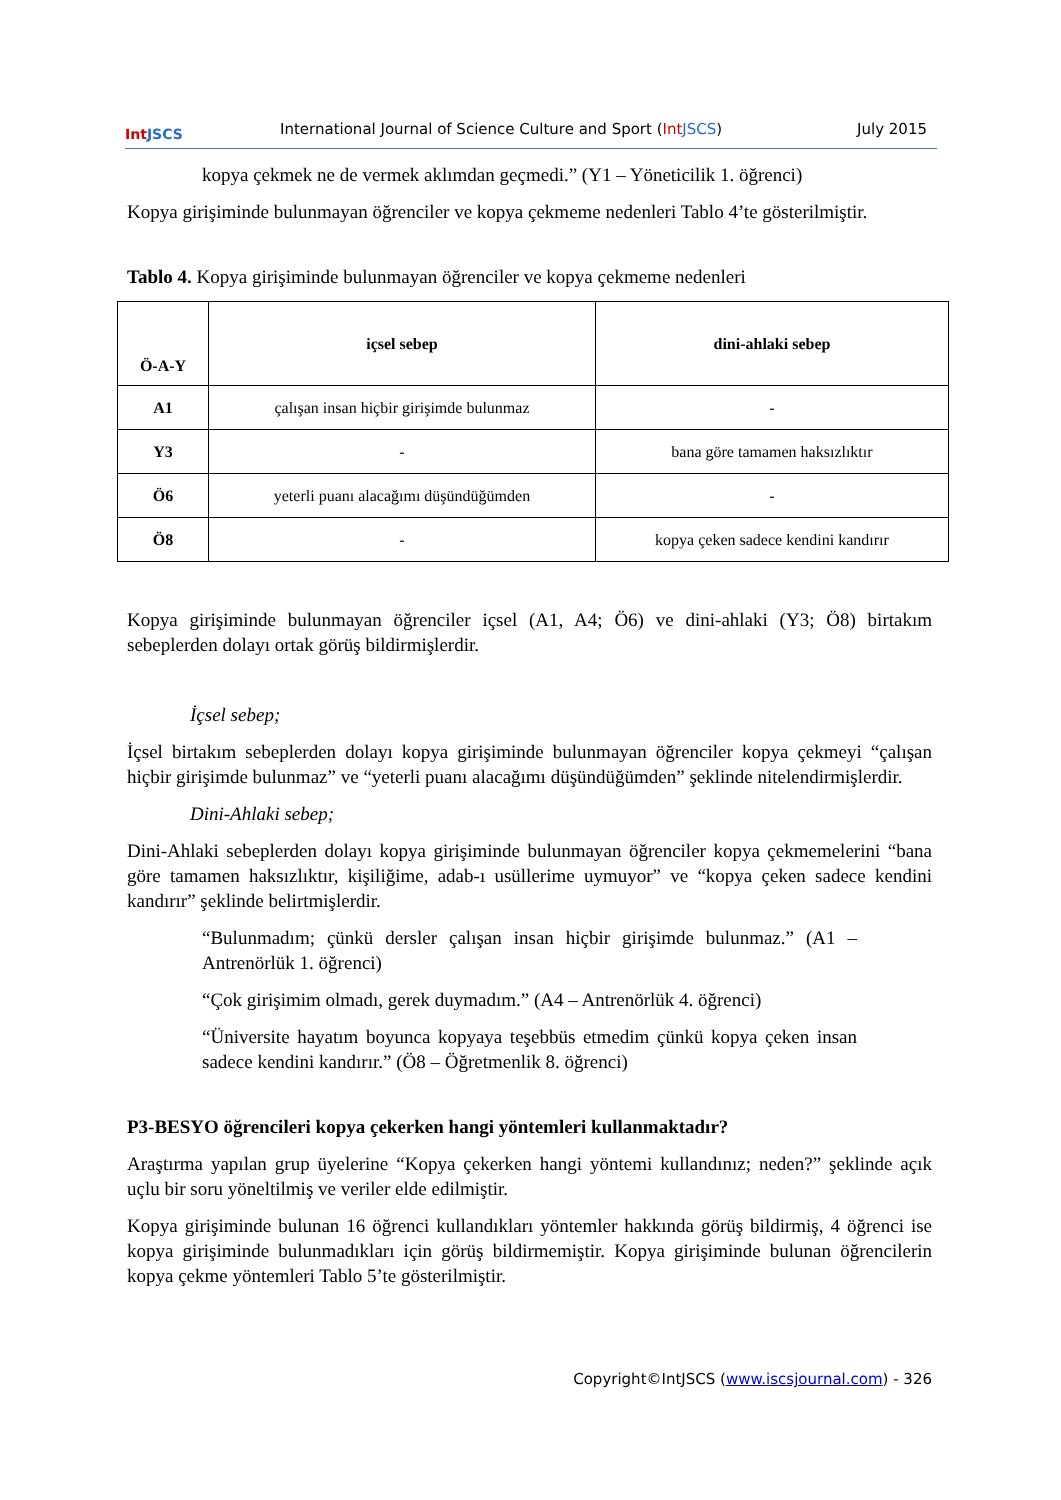Int JSCS
International Journal of Science Culture and Sport (Int JSCS)
July 2015
kopya çekmek ne de vermek aklımdan geçmedi.” (Y1 – Yöneticilik 1. öğrenci)
Kopya girişiminde bulunmayan öğrenciler ve kopya çekmeme nedenleri Tablo 4’te gösterilmiştir.
Tablo 4. Kopya girişiminde bulunmayan öğrenciler ve kopya çekmeme nedenleri
| Ö-A-Y | içsel sebep | dini-ahlaki sebep |
| --- | --- | --- |
| A1 | çalışan insan hiçbir girişimde bulunmaz | - |
| Y3 | - | bana göre tamamen haksızlıktır |
| Ö6 | yeterli puanı alacağımı düşündüğümden | - |
| Ö8 | - | kopya çeken sadece kendini kandırır |
Kopya girişiminde bulunmayan öğrenciler içsel (A1, A4; Ö6) ve dini-ahlaki (Y3; Ö8) birtakım sebeplerden dolayı ortak görüş bildirmişlerdir.
İçsel sebep;
İçsel birtakım sebeplerden dolayı kopya girişiminde bulunmayan öğrenciler kopya çekmeyi “çalışan hiçbir girişimde bulunmaz” ve “yeterli puanı alacağımı düşündüğümden” şeklinde nitelendirmişlerdir.
Dini-Ahlaki sebep;
Dini-Ahlaki sebeplerden dolayı kopya girişiminde bulunmayan öğrenciler kopya çekmemelerini “bana göre tamamen haksızlıktır, kişiliğime, adab-ı usüllerime uymuyor” ve “kopya çeken sadece kendini kandırır” şeklinde belirtmişlerdir.
“Bulunmadım; çünkü dersler çalışan insan hiçbir girişimde bulunmaz.” (A1 – Antrenörlük 1. öğrenci)
“Çok girişimim olmadı, gerek duymadım.” (A4 – Antrenörlük 4. öğrenci)
“Üniversite hayatım boyunca kopyaya teşebbüs etmedim çünkü kopya çeken insan sadece kendini kandırır.” (Ö8 – Öğretmenlik 8. öğrenci)
P3-BESYO öğrencileri kopya çekerken hangi yöntemleri kullanmaktadır?
Araştırma yapılan grup üyelerine “Kopya çekerken hangi yöntemi kullandınız; neden?” şeklinde açık uçlu bir soru yöneltilmiş ve veriler elde edilmiştir.
Kopya girişiminde bulunan 16 öğrenci kullandıkları yöntemler hakkında görüş bildirmiş, 4 öğrenci ise kopya girişiminde bulunmadıkları için görüş bildirmemiştir. Kopya girişiminde bulunan öğrencilerin kopya çekme yöntemleri Tablo 5’te gösterilmiştir.
Copyright©IntJSCS (www.iscsjournal.com) - 326